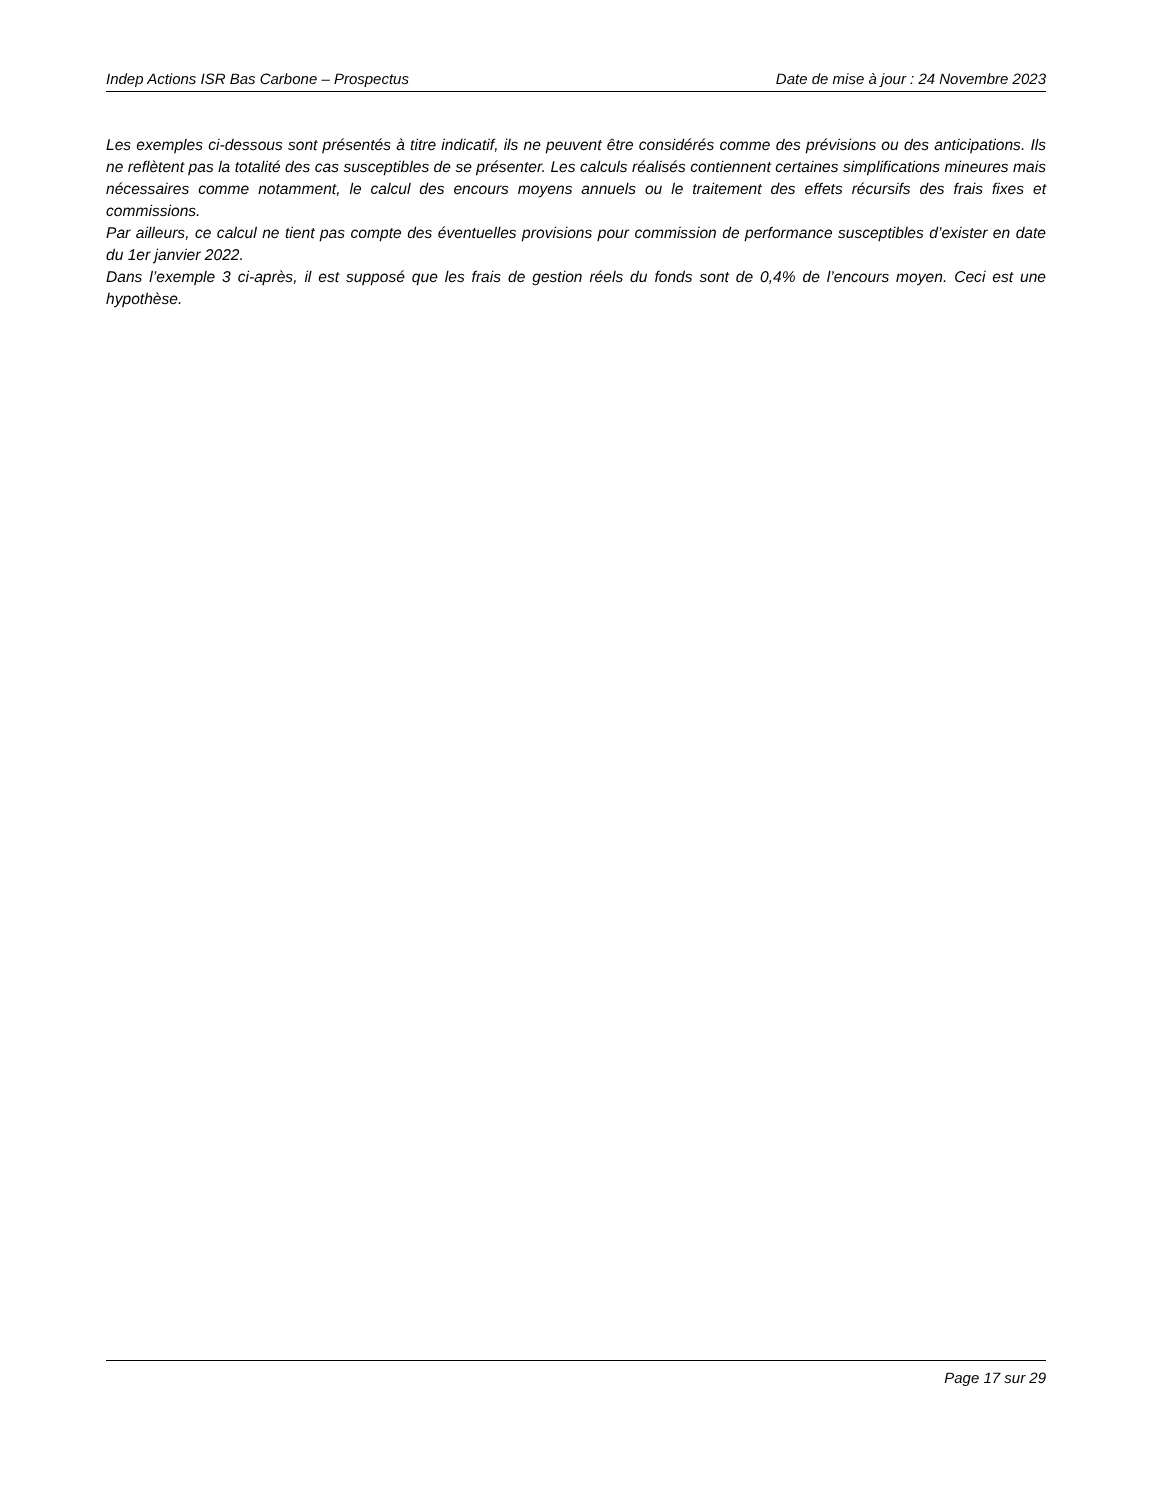Indep Actions ISR Bas Carbone – Prospectus Date de mise à jour : 24 Novembre 2023
Les exemples ci-dessous sont présentés à titre indicatif, ils ne peuvent être considérés comme des prévisions ou des anticipations. Ils ne reflètent pas la totalité des cas susceptibles de se présenter. Les calculs réalisés contiennent certaines simplifications mineures mais nécessaires comme notamment, le calcul des encours moyens annuels ou le traitement des effets récursifs des frais fixes et commissions.
Par ailleurs, ce calcul ne tient pas compte des éventuelles provisions pour commission de performance susceptibles d’exister en date du 1er janvier 2022.
Dans l’exemple 3 ci-après, il est supposé que les frais de gestion réels du fonds sont de 0,4% de l’encours moyen. Ceci est une hypothèse.
Page 17 sur 29